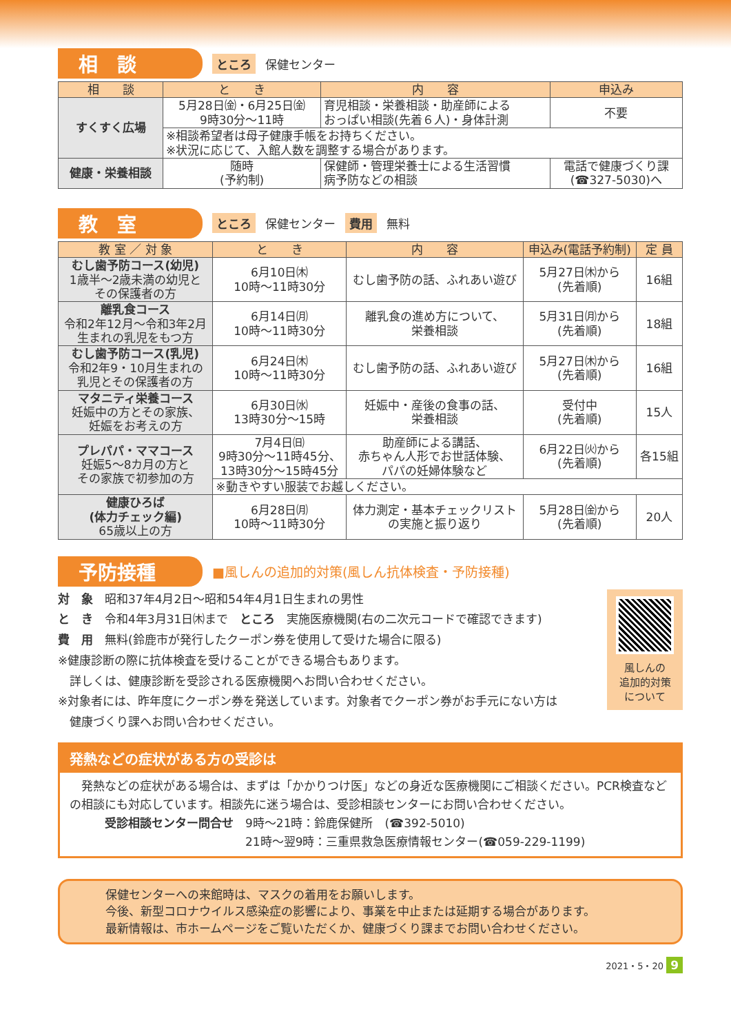相　談
ところ 保健センター
| 相 談 | と き | 内 容 | 申込み |
| --- | --- | --- | --- |
| すくすく広場 | 5月28日㈮・6月25日㈮ 9時30分～11時 | 育児相談・栄養相談・助産師による おっぱい相談(先着６人)・身体計測 | 不要 |
| | ※相談希望者は母子健康手帳をお持ちください。 ※状況に応じて、入館人数を調整する場合があります。 | | |
| 健康・栄養相談 | 随時 (予約制) | 保健師・管理栄養士による生活習慣 病予防などの相談 | 電話で健康づくり課 (☎327-5030)へ |
教　室
ところ 保健センター 費用 無料
| 教 室 ／ 対 象 | と き | 内 容 | 申込み(電話予約制) | 定 員 |
| --- | --- | --- | --- | --- |
| むし歯予防コース(幼児) 1歳半～2歳未満の幼児と その保護者の方 | 6月10日㈭ 10時～11時30分 | むし歯予防の話、ふれあい遊び | 5月27日㈭から (先着順) | 16組 |
| 離乳食コース 令和2年12月～令和3年2月 生まれの乳児をもつ方 | 6月14日㈪ 10時～11時30分 | 離乳食の進め方について、 栄養相談 | 5月31日㈪から (先着順) | 18組 |
| むし歯予防コース(乳児) 令和2年9・10月生まれの 乳児とその保護者の方 | 6月24日㈭ 10時～11時30分 | むし歯予防の話、ふれあい遊び | 5月27日㈭から (先着順) | 16組 |
| マタニティ栄養コース 妊娠中の方とその家族、 妊娠をお考えの方 | 6月30日㈬ 13時30分～15時 | 妊娠中・産後の食事の話、 栄養相談 | 受付中 (先着順) | 15人 |
| プレパパ・ママコース 妊娠5～8カ月の方と その家族で初参加の方 | 7月4日㈰ 9時30分～11時45分、 13時30分～15時45分 | 助産師による講話、 赤ちゃん人形でお世話体験、 パパの妊婦体験など | 6月22日㈫から (先着順) | 各15組 |
| | ※動きやすい服装でお越しください。 | | | |
| 健康ひろば (体力チェック編) 65歳以上の方 | 6月28日㈪ 10時～11時30分 | 体力測定・基本チェックリスト の実施と振り返り | 5月28日㈮から (先着順) | 20人 |
予防接種
■風しんの追加的対策(風しん抗体検査・予防接種)
風しんの
追加的対策
について
対　象　昭和37年4月2日～昭和54年4月1日生まれの男性
と　き　令和4年3月31日㈭まで　ところ　実施医療機関(右の二次元コードで確認できます)
費　用　無料(鈴鹿市が発行したクーポン券を使用して受けた場合に限る)
※健康診断の際に抗体検査を受けることができる場合もあります。
　詳しくは、健康診断を受診される医療機関へお問い合わせください。
※対象者には、昨年度にクーポン券を発送しています。対象者でクーポン券がお手元にない方は
　健康づくり課へお問い合わせください。
発熱などの症状がある方の受診は
　発熱などの症状がある場合は、まずは「かかりつけ医」などの身近な医療機関にご相談ください。PCR検査などの相談にも対応しています。相談先に迷う場合は、受診相談センターにお問い合わせください。
　　　受診相談センター問合せ　9時～21時：鈴鹿保健所　(☎392-5010)
　　　　　　　　　　　　　　　21時～翌9時：三重県救急医療情報センター(☎059-229-1199)
保健センターへの来館時は、マスクの着用をお願いします。
今後、新型コロナウイルス感染症の影響により、事業を中止または延期する場合があります。
最新情報は、市ホームページをご覧いただくか、健康づくり課までお問い合わせください。
2021・5・20 9